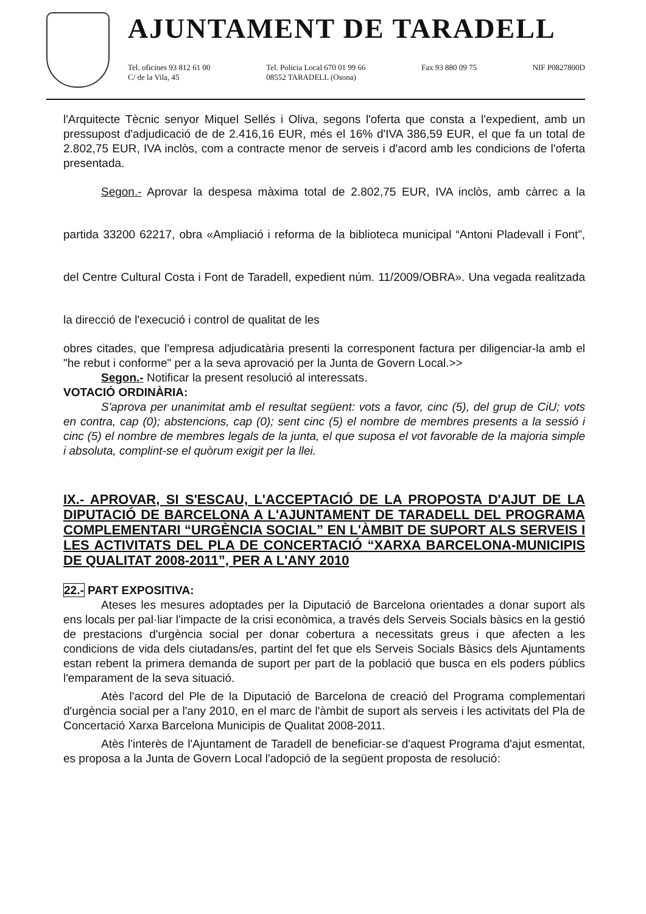AJUNTAMENT DE TARADELL
Tel. oficines 93 812 61 00
C/ de la Vila, 45 Tel. Policia Local 670 01 99 66
08552 TARADELL (Osona) Fax 93 880 09 75 NIF P0827800D
l'Arquitecte Tècnic senyor Miquel Sellés i Oliva, segons l'oferta que consta a l'expedient, amb un pressupost d'adjudicació de de 2.416,16 EUR, més el 16% d'IVA 386,59 EUR, el que fa un total de 2.802,75 EUR, IVA inclòs, com a contracte menor de serveis i d'acord amb les condicions de l'oferta presentada.
Segon.- Aprovar la despesa màxima total de 2.802,75 EUR, IVA inclòs, amb càrrec a la partida 33200 62217, obra «Ampliació i reforma de la biblioteca municipal “Antoni Pladevall i Font”, del Centre Cultural Costa i Font de Taradell, expedient núm. 11/2009/OBRA». Una vegada realitzada la direcció de l'execució i control de qualitat de les
obres citades, que l'empresa adjudicatària presenti la corresponent factura per diligenciar-la amb el "he rebut i conforme" per a la seva aprovació per la Junta de Govern Local.>>
Segon.- Notificar la present resolució al interessats.
VOTACIÓ ORDINÀRIA:
S'aprova per unanimitat amb el resultat següent: vots a favor, cinc (5), del grup de CiU; vots en contra, cap (0); abstencions, cap (0); sent cinc (5) el nombre de membres presents a la sessió i cinc (5) el nombre de membres legals de la junta, el que suposa el vot favorable de la majoria simple i absoluta, complint-se el quòrum exigit per la llei.
IX.- APROVAR, SI S'ESCAU, L'ACCEPTACIÓ DE LA PROPOSTA D'AJUT DE LA DIPUTACIÓ DE BARCELONA A L'AJUNTAMENT DE TARADELL DEL PROGRAMA COMPLEMENTARI “URGÈNCIA SOCIAL” EN L'ÀMBIT DE SUPORT ALS SERVEIS I LES ACTIVITATS DEL PLA DE CONCERTACIÓ “XARXA BARCELONA-MUNICIPIS DE QUALITAT 2008-2011”, PER A L'ANY 2010
22.- PART EXPOSITIVA:
Ateses les mesures adoptades per la Diputació de Barcelona orientades a donar suport als ens locals per pal·liar l'impacte de la crisi econòmica, a través dels Serveis Socials bàsics en la gestió de prestacions d'urgència social per donar cobertura a necessitats greus i que afecten a les condicions de vida dels ciutadans/es, partint del fet que els Serveis Socials Bàsics dels Ajuntaments estan rebent la primera demanda de suport per part de la població que busca en els poders públics l'emparament de la seva situació.
Atès l'acord del Ple de la Diputació de Barcelona de creació del Programa complementari d'urgència social per a l'any 2010, en el marc de l'àmbit de suport als serveis i les activitats del Pla de Concertació Xarxa Barcelona Municipis de Qualitat 2008-2011.
Atès l'interès de l'Ajuntament de Taradell de beneficiar-se d'aquest Programa d'ajut esmentat, es proposa a la Junta de Govern Local l'adopció de la següent proposta de resolució: